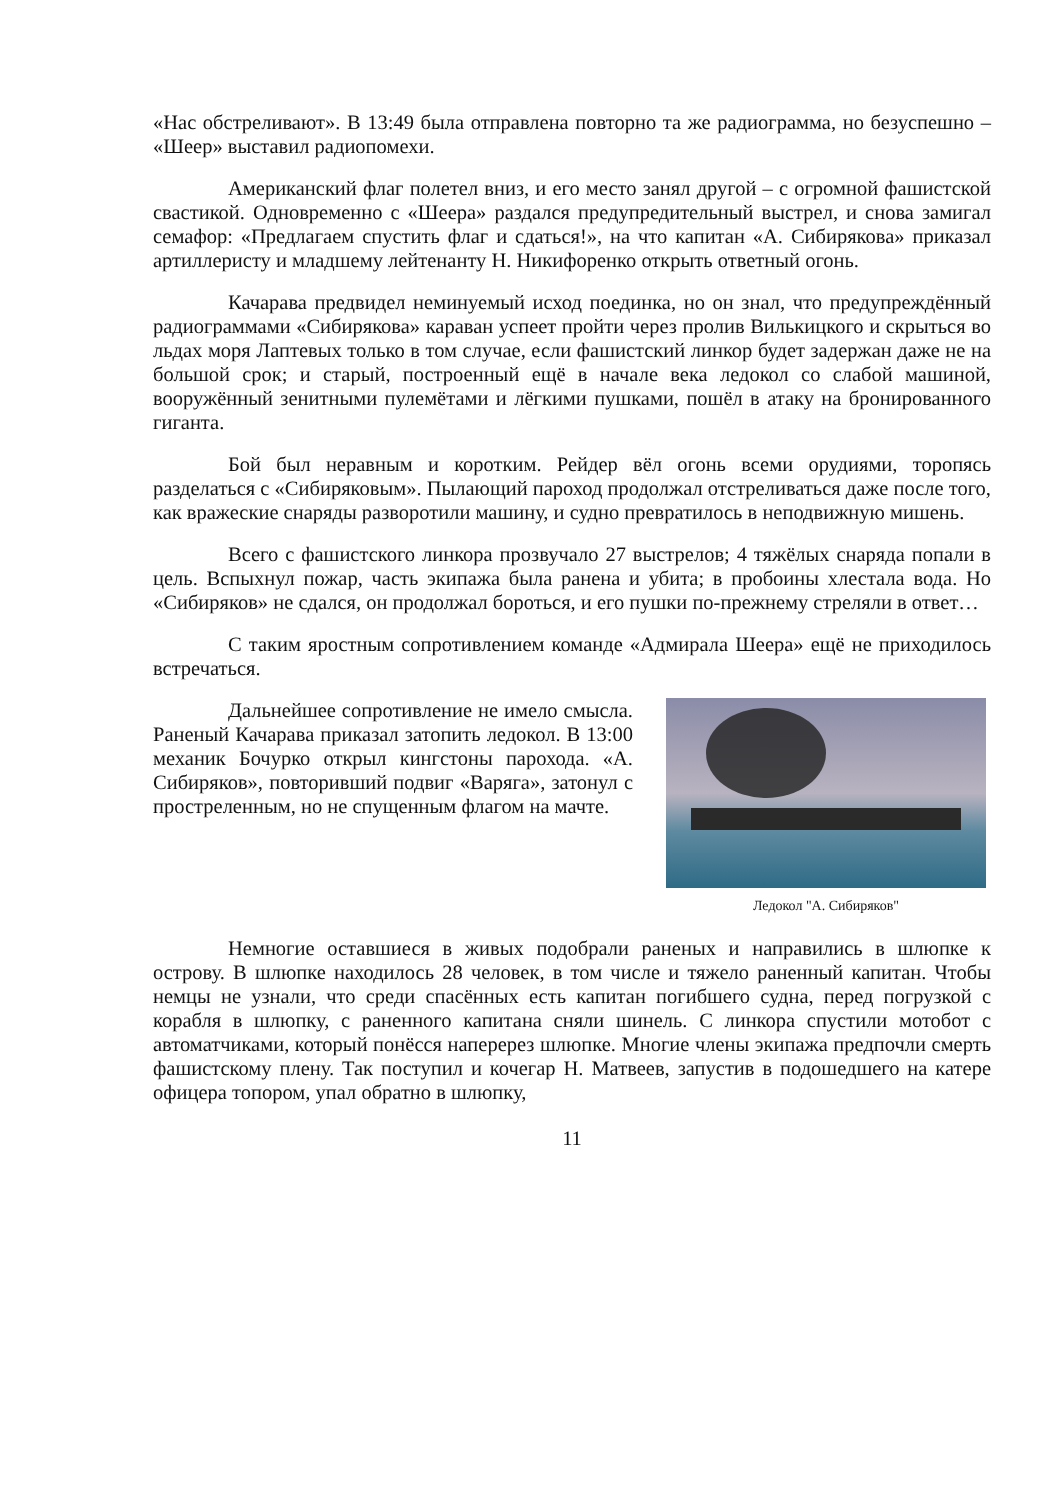«Нас обстреливают». В 13:49 была отправлена повторно та же радиограмма, но безуспешно – «Шеер» выставил радиопомехи.
Американский флаг полетел вниз, и его место занял другой – с огромной фашистской свастикой. Одновременно с «Шеера» раздался предупредительный выстрел, и снова замигал семафор: «Предлагаем спустить флаг и сдаться!», на что капитан «А. Сибирякова» приказал артиллеристу и младшему лейтенанту Н. Никифоренко открыть ответный огонь.
Качарава предвидел неминуемый исход поединка, но он знал, что предупреждённый радиограммами «Сибирякова» караван успеет пройти через пролив Вилькицкого и скрыться во льдах моря Лаптевых только в том случае, если фашистский линкор будет задержан даже не на большой срок; и старый, построенный ещё в начале века ледокол со слабой машиной, вооружённый зенитными пулемётами и лёгкими пушками, пошёл в атаку на бронированного гиганта.
Бой был неравным и коротким. Рейдер вёл огонь всеми орудиями, торопясь разделаться с «Сибиряковым». Пылающий пароход продолжал отстреливаться даже после того, как вражеские снаряды разворотили машину, и судно превратилось в неподвижную мишень.
Всего с фашистского линкора прозвучало 27 выстрелов; 4 тяжёлых снаряда попали в цель. Вспыхнул пожар, часть экипажа была ранена и убита; в пробоины хлестала вода. Но «Сибиряков» не сдался, он продолжал бороться, и его пушки по-прежнему стреляли в ответ…
С таким яростным сопротивлением команде «Адмирала Шеера» ещё не приходилось встречаться.
Дальнейшее сопротивление не имело смысла. Раненый Качарава приказал затопить ледокол. В 13:00 механик Бочурко открыл кингстоны парохода. «А. Сибиряков», повторивший подвиг «Варяга», затонул с простреленным, но не спущенным флагом на мачте.
Ледокол "А. Сибиряков"
Немногие оставшиеся в живых подобрали раненых и направились в шлюпке к острову. В шлюпке находилось 28 человек, в том числе и тяжело раненный капитан. Чтобы немцы не узнали, что среди спасённых есть капитан погибшего судна, перед погрузкой с корабля в шлюпку, с раненного капитана сняли шинель. С линкора спустили мотобот с автоматчиками, который понёсся наперерез шлюпке. Многие члены экипажа предпочли смерть фашистскому плену. Так поступил и кочегар Н. Матвеев, запустив в подошедшего на катере офицера топором, упал обратно в шлюпку,
11